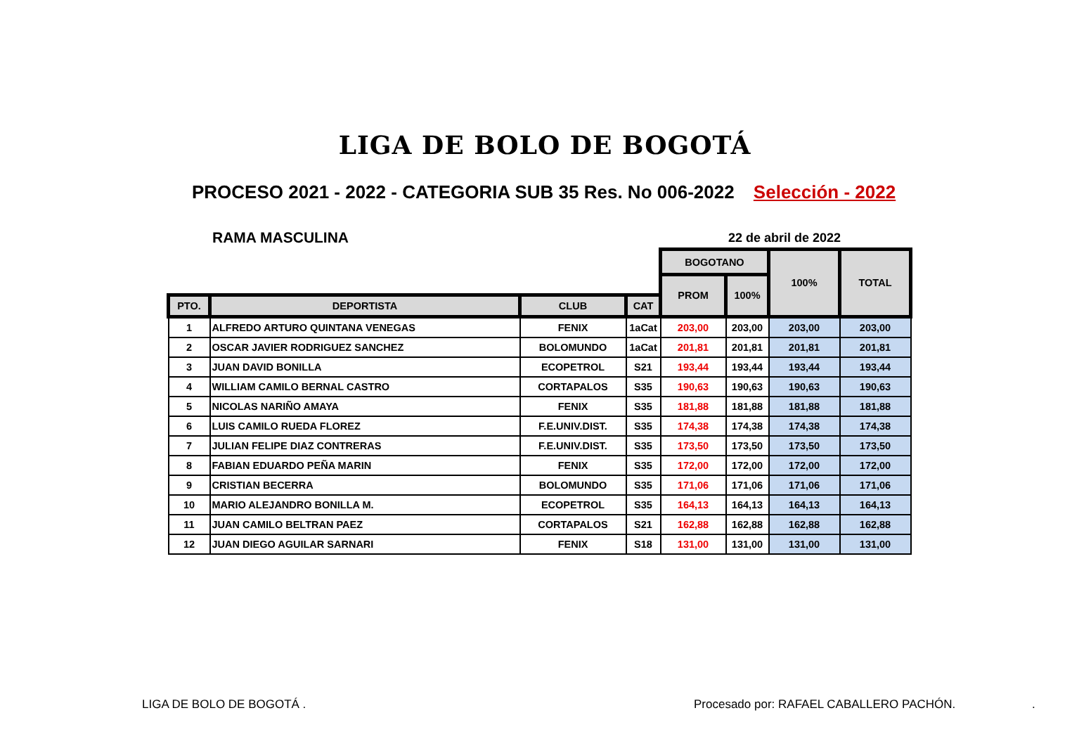LIGA DE BOLO DE BOGOTÁ
PROCESO 2021 - 2022 - CATEGORIA SUB 35 Res. No 006-2022 Selección - 2022
RAMA MASCULINA 22 de abril de 2022
| | | | | BOGOTANO | | 100% | TOTAL |
| --- | --- | --- | --- | --- | --- | --- | --- |
| | | | | PROM | 100% | | |
| PTO. | DEPORTISTA | CLUB | CAT | | | | |
| 1 | ALFREDO ARTURO QUINTANA VENEGAS | FENIX | 1aCat | 203,00 | 203,00 | 203,00 | 203,00 |
| 2 | OSCAR JAVIER RODRIGUEZ SANCHEZ | BOLOMUNDO | 1aCat | 201,81 | 201,81 | 201,81 | 201,81 |
| 3 | JUAN DAVID BONILLA | ECOPETROL | S21 | 193,44 | 193,44 | 193,44 | 193,44 |
| 4 | WILLIAM CAMILO BERNAL CASTRO | CORTAPALOS | S35 | 190,63 | 190,63 | 190,63 | 190,63 |
| 5 | NICOLAS NARIÑO AMAYA | FENIX | S35 | 181,88 | 181,88 | 181,88 | 181,88 |
| 6 | LUIS CAMILO RUEDA FLOREZ | F.E.UNIV.DIST. | S35 | 174,38 | 174,38 | 174,38 | 174,38 |
| 7 | JULIAN FELIPE DIAZ CONTRERAS | F.E.UNIV.DIST. | S35 | 173,50 | 173,50 | 173,50 | 173,50 |
| 8 | FABIAN EDUARDO PEÑA MARIN | FENIX | S35 | 172,00 | 172,00 | 172,00 | 172,00 |
| 9 | CRISTIAN BECERRA | BOLOMUNDO | S35 | 171,06 | 171,06 | 171,06 | 171,06 |
| 10 | MARIO ALEJANDRO BONILLA M. | ECOPETROL | S35 | 164,13 | 164,13 | 164,13 | 164,13 |
| 11 | JUAN CAMILO BELTRAN PAEZ | CORTAPALOS | S21 | 162,88 | 162,88 | 162,88 | 162,88 |
| 12 | JUAN DIEGO AGUILAR SARNARI | FENIX | S18 | 131,00 | 131,00 | 131,00 | 131,00 |
LIGA DE BOLO DE BOGOTÁ .
Procesado por: RAFAEL CABALLERO PACHÓN.
.